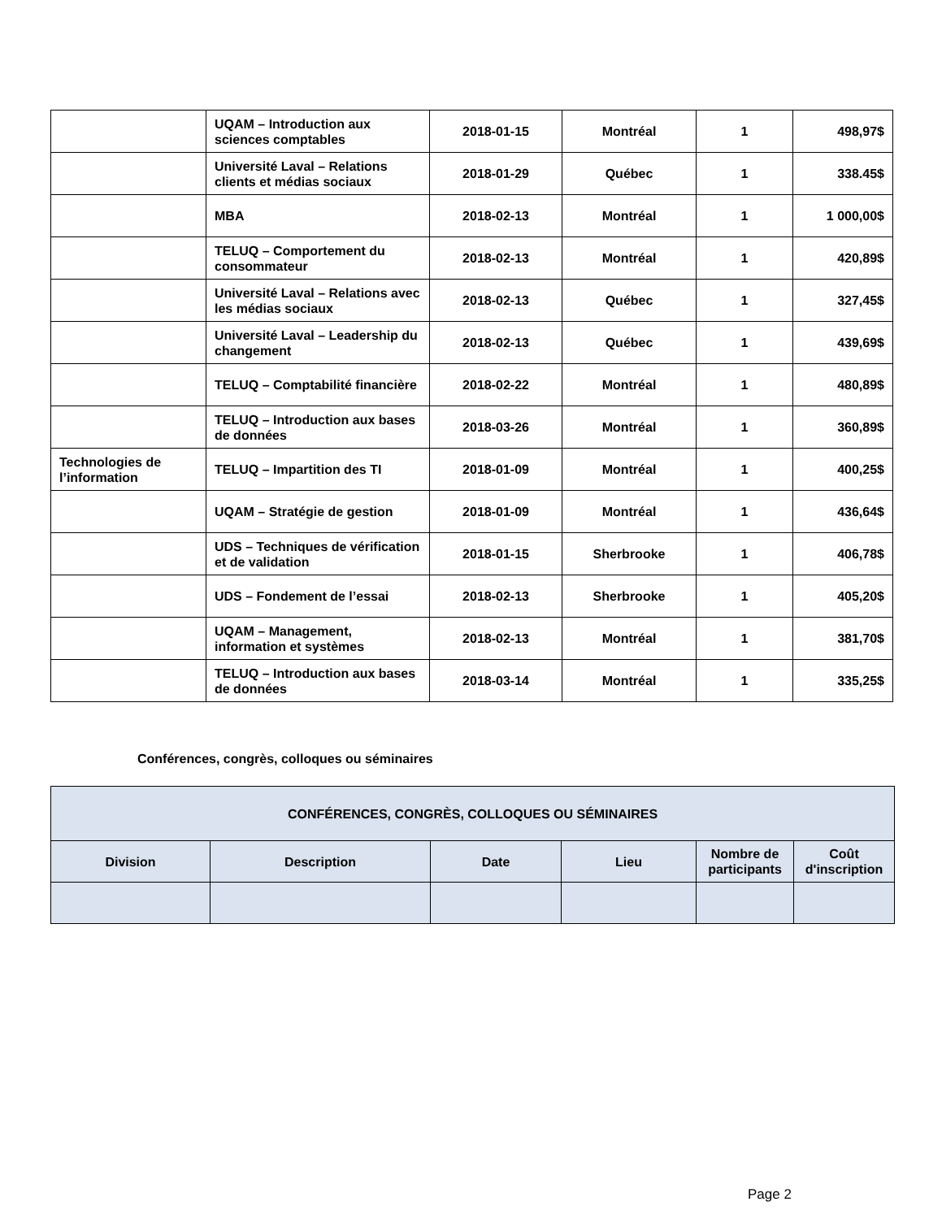| | UQAM – Introduction aux sciences comptables | 2018-01-15 | Montréal | 1 | 498,97$ |
| | Université Laval – Relations clients et médias sociaux | 2018-01-29 | Québec | 1 | 338.45$ |
| | MBA | 2018-02-13 | Montréal | 1 | 1 000,00$ |
| | TELUQ – Comportement du consommateur | 2018-02-13 | Montréal | 1 | 420,89$ |
| | Université Laval – Relations avec les médias sociaux | 2018-02-13 | Québec | 1 | 327,45$ |
| | Université Laval – Leadership du changement | 2018-02-13 | Québec | 1 | 439,69$ |
| | TELUQ – Comptabilité financière | 2018-02-22 | Montréal | 1 | 480,89$ |
| | TELUQ – Introduction aux bases de données | 2018-03-26 | Montréal | 1 | 360,89$ |
| Technologies de l’information | TELUQ – Impartition des TI | 2018-01-09 | Montréal | 1 | 400,25$ |
| | UQAM – Stratégie de gestion | 2018-01-09 | Montréal | 1 | 436,64$ |
| | UDS – Techniques de vérification et de validation | 2018-01-15 | Sherbrooke | 1 | 406,78$ |
| | UDS – Fondement de l’essai | 2018-02-13 | Sherbrooke | 1 | 405,20$ |
| | UQAM – Management, information et systèmes | 2018-02-13 | Montréal | 1 | 381,70$ |
| | TELUQ – Introduction aux bases de données | 2018-03-14 | Montréal | 1 | 335,25$ |
Conférences, congrès, colloques ou séminaires
| CONFÉRENCES, CONGRÈS, COLLOQUES OU SÉMINAIRES | | | | | |
| --- | --- | --- | --- | --- | --- |
| Division | Description | Date | Lieu | Nombre de participants | Coût d'inscription |
Page 2